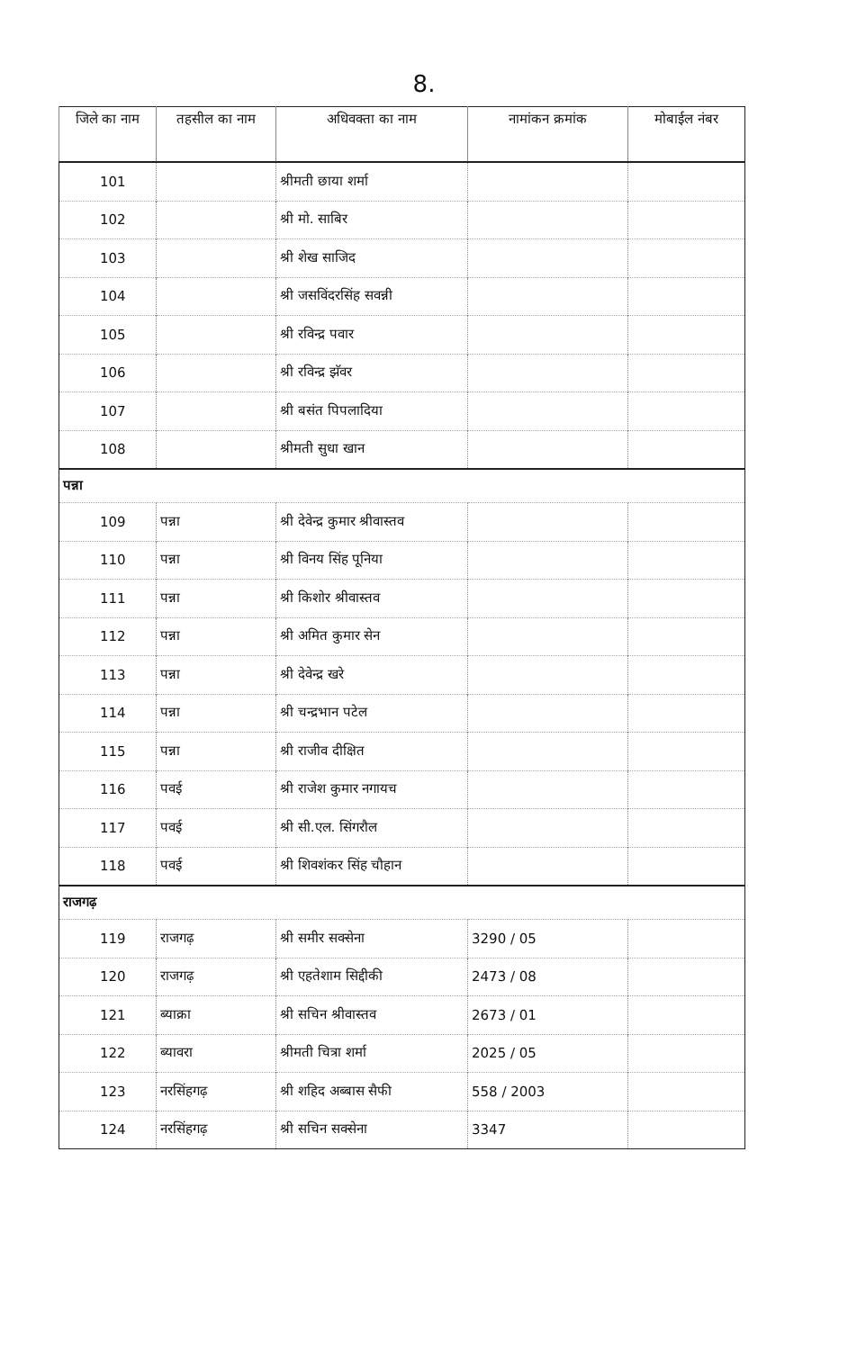8.
| जिले का नाम | तहसील का नाम | अधिवक्ता का नाम | नामांकन क्रमांक | मोबाईल नंबर |
| --- | --- | --- | --- | --- |
| 101 | | श्रीमती छाया शर्मा | | |
| 102 | | श्री मो. साबिर | | |
| 103 | | श्री शेख साजिद | | |
| 104 | | श्री जसविंदरसिंह सवन्नी | | |
| 105 | | श्री रविन्द्र पवार | | |
| 106 | | श्री रविन्द्र झॅवर | | |
| 107 | | श्री बसंत पिपलादिया | | |
| 108 | | श्रीमती सुधा खान | | |
| पन्ना | | | | |
| 109 | पन्ना | श्री देवेन्द्र कुमार श्रीवास्तव | | |
| 110 | पन्ना | श्री विनय सिंह पूनिया | | |
| 111 | पन्ना | श्री किशोर श्रीवास्तव | | |
| 112 | पन्ना | श्री अमित कुमार सेन | | |
| 113 | पन्ना | श्री देवेन्द्र खरे | | |
| 114 | पन्ना | श्री चन्द्रभान पटेल | | |
| 115 | पन्ना | श्री राजीव दीक्षित | | |
| 116 | पवई | श्री राजेश कुमार नगायच | | |
| 117 | पवई | श्री सी.एल. सिंगरौल | | |
| 118 | पवई | श्री शिवशंकर सिंह चौहान | | |
| राजगढ़ | | | | |
| 119 | राजगढ़ | श्री समीर सक्सेना | 3290 / 05 | |
| 120 | राजगढ़ | श्री एहतेशाम सिद्दीकी | 2473 / 08 | |
| 121 | ब्याक्रा | श्री सचिन श्रीवास्तव | 2673 / 01 | |
| 122 | ब्यावरा | श्रीमती चित्रा शर्मा | 2025 / 05 | |
| 123 | नरसिंहगढ़ | श्री शहिद अब्बास सैफी | 558 / 2003 | |
| 124 | नरसिंहगढ़ | श्री सचिन सक्सेना | 3347 | |